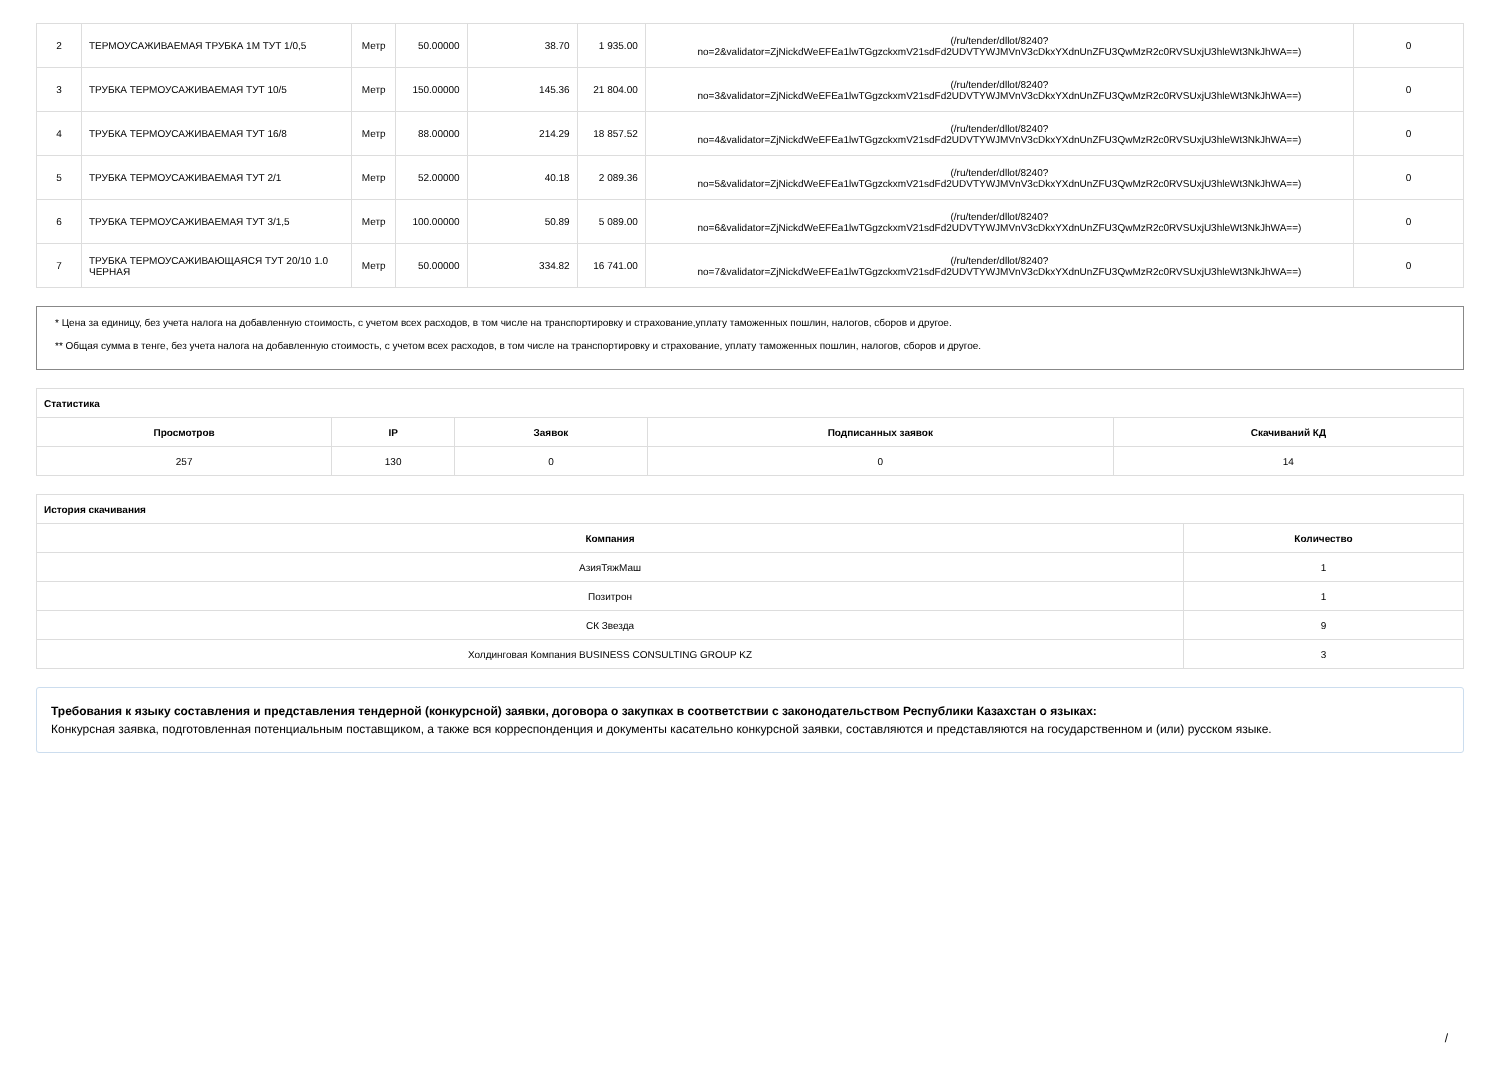| 2 | ТЕРМОУСАЖИВАЕМАЯ ТРУБКА 1М ТУТ 1/0,5 | Метр | 50.00000 | 38.70 | 1 935.00 | (/ru/tender/dllot/8240? no=2&validator=ZjNickdWeEFEa1lwTGgzckxmV21sdFd2UDVTYWJMVnV3cDkxYXdnUnZFU3QwMzR2c0RVSUxjU3hleWt3NkJhWA==) | 0 |
| 3 | ТРУБКА ТЕРМОУСАЖИВАЕМАЯ ТУТ 10/5 | Метр | 150.00000 | 145.36 | 21 804.00 | (/ru/tender/dllot/8240? no=3&validator=ZjNickdWeEFEa1lwTGgzckxmV21sdFd2UDVTYWJMVnV3cDkxYXdnUnZFU3QwMzR2c0RVSUxjU3hleWt3NkJhWA==) | 0 |
| 4 | ТРУБКА ТЕРМОУСАЖИВАЕМАЯ ТУТ 16/8 | Метр | 88.00000 | 214.29 | 18 857.52 | (/ru/tender/dllot/8240? no=4&validator=ZjNickdWeEFEa1lwTGgzckxmV21sdFd2UDVTYWJMVnV3cDkxYXdnUnZFU3QwMzR2c0RVSUxjU3hleWt3NkJhWA==) | 0 |
| 5 | ТРУБКА ТЕРМОУСАЖИВАЕМАЯ ТУТ 2/1 | Метр | 52.00000 | 40.18 | 2 089.36 | (/ru/tender/dllot/8240? no=5&validator=ZjNickdWeEFEa1lwTGgzckxmV21sdFd2UDVTYWJMVnV3cDkxYXdnUnZFU3QwMzR2c0RVSUxjU3hleWt3NkJhWA==) | 0 |
| 6 | ТРУБКА ТЕРМОУСАЖИВАЕМАЯ ТУТ 3/1,5 | Метр | 100.00000 | 50.89 | 5 089.00 | (/ru/tender/dllot/8240? no=6&validator=ZjNickdWeEFEa1lwTGgzckxmV21sdFd2UDVTYWJMVnV3cDkxYXdnUnZFU3QwMzR2c0RVSUxjU3hleWt3NkJhWA==) | 0 |
| 7 | ТРУБКА ТЕРМОУСАЖИВАЮЩАЯСЯ ТУТ 20/10 1.0 ЧЕРНАЯ | Метр | 50.00000 | 334.82 | 16 741.00 | (/ru/tender/dllot/8240? no=7&validator=ZjNickdWeEFEa1lwTGgzckxmV21sdFd2UDVTYWJMVnV3cDkxYXdnUnZFU3QwMzR2c0RVSUxjU3hleWt3NkJhWA==) | 0 |
* Цена за единицу, без учета налога на добавленную стоимость, с учетом всех расходов, в том числе на транспортировку и страхование,уплату таможенных пошлин, налогов, сборов и другое.
** Общая сумма в тенге, без учета налога на добавленную стоимость, с учетом всех расходов, в том числе на транспортировку и страхование, уплату таможенных пошлин, налогов, сборов и другое.
| Статистика | | | | |
| --- | --- | --- | --- | --- |
| Просмотров | IP | Заявок | Подписанных заявок | Скачиваний КД |
| 257 | 130 | 0 | 0 | 14 |
| История скачивания | |
| --- | --- |
| Компания | Количество |
| АзияТяжМаш | 1 |
| Позитрон | 1 |
| СК Звезда | 9 |
| Холдинговая Компания BUSINESS CONSULTING GROUP KZ | 3 |
Требования к языку составления и представления тендерной (конкурсной) заявки, договора о закупках в соответствии с законодательством Республики Казахстан о языках:
Конкурсная заявка, подготовленная потенциальным поставщиком, а также вся корреспонденция и документы касательно конкурсной заявки, составляются и представляются на государственном и (или) русском языке.
/